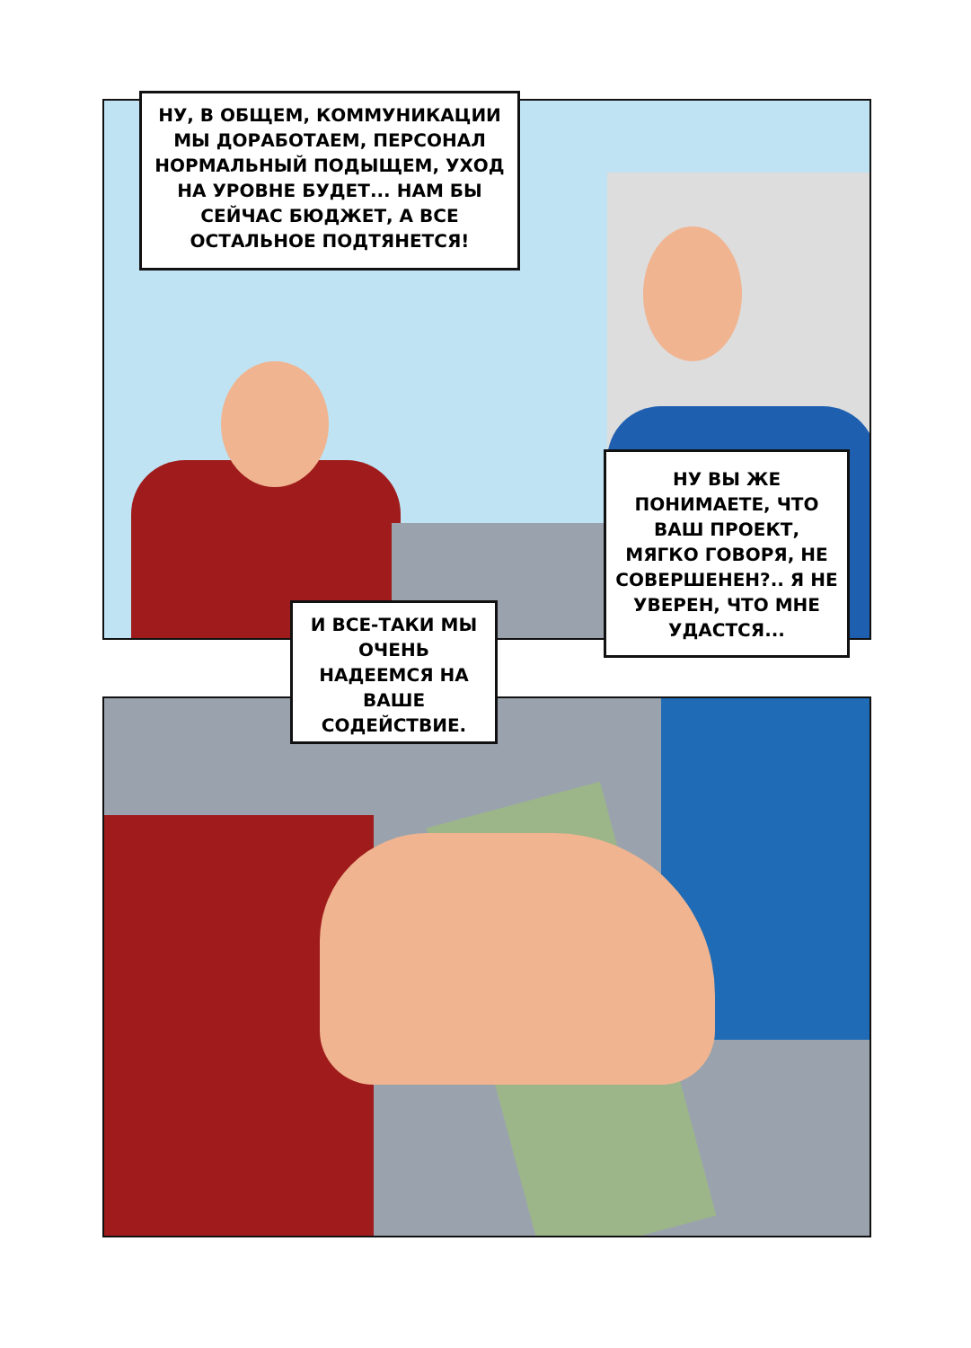НУ, В ОБЩЕМ, КОММУНИКАЦИИ МЫ ДОРАБОТАЕМ, ПЕРСОНАЛ НОРМАЛЬНЫЙ ПОДЫЩЕМ, УХОД НА УРОВНЕ БУДЕТ... НАМ БЫ СЕЙЧАС БЮДЖЕТ, А ВСЕ ОСТАЛЬНОЕ ПОДТЯНЕТСЯ!
НУ ВЫ ЖЕ ПОНИМАЕТЕ, ЧТО ВАШ ПРОЕКТ, МЯГКО ГОВОРЯ, НЕ СОВЕРШЕНЕН?.. Я НЕ УВЕРЕН, ЧТО МНЕ УДАСТСЯ...
И ВСЕ-ТАКИ МЫ ОЧЕНЬ НАДЕЕМСЯ НА ВАШЕ СОДЕЙСТВИЕ.